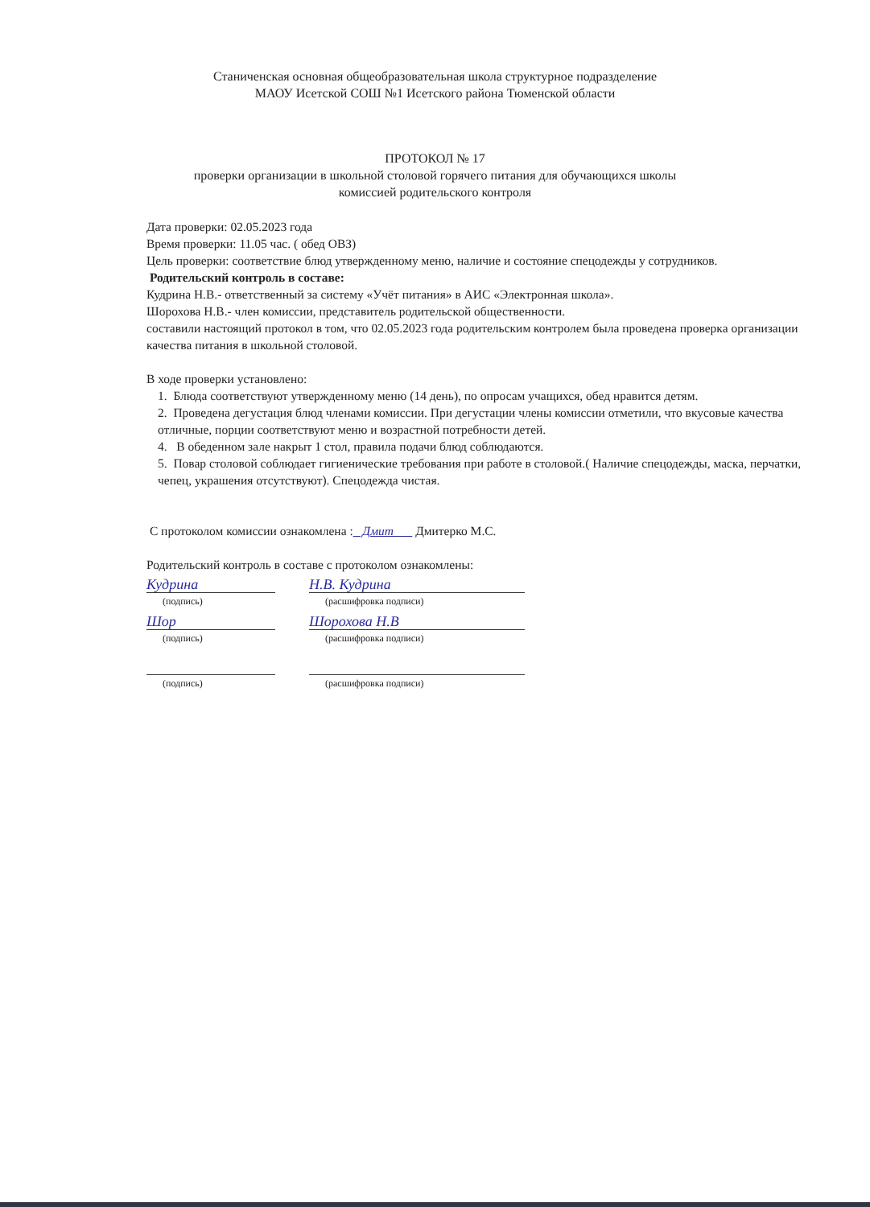Станиченская основная общеобразовательная школа структурное подразделение
МАОУ Исетской СОШ №1 Исетского района Тюменской области
ПРОТОКОЛ № 17
проверки организации в школьной столовой горячего питания для обучающихся школы
комиссией родительского контроля
Дата проверки: 02.05.2023 года
Время проверки: 11.05 час. ( обед ОВЗ)
Цель проверки: соответствие блюд утвержденному меню, наличие и состояние спецодежды у сотрудников.
Родительский контроль в составе:
Кудрина Н.В.- ответственный за систему «Учёт питания» в АИС «Электронная школа».
Шорохова Н.В.- член комиссии, представитель родительской общественности.
составили настоящий протокол в том, что 02.05.2023 года родительским контролем была проведена проверка организации качества питания в школьной столовой.
В ходе проверки установлено:
1. Блюда соответствуют утвержденному меню (14 день), по опросам учащихся, обед нравится детям.
2. Проведена дегустация блюд членами комиссии. При дегустации члены комиссии отметили, что вкусовые качества отличные, порции соответствуют меню и возрастной потребности детей.
4. В обеденном зале накрыт 1 стол, правила подачи блюд соблюдаются.
5. Повар столовой соблюдает гигиенические требования при работе в столовой.( Наличие спецодежды, маска, перчатки, чепец, украшения отсутствуют). Спецодежда чистая.
С протоколом комиссии ознакомлена : Дмит Дмитерко М.С.
Родительский контроль в составе с протоколом ознакомлены:
Кудрина Н.В. Кудрина
(подпись) (расшифровка подписи)
Шор Шорохова Н.В
(подпись) (расшифровка подписи)
(подпись) (расшифровка подписи)